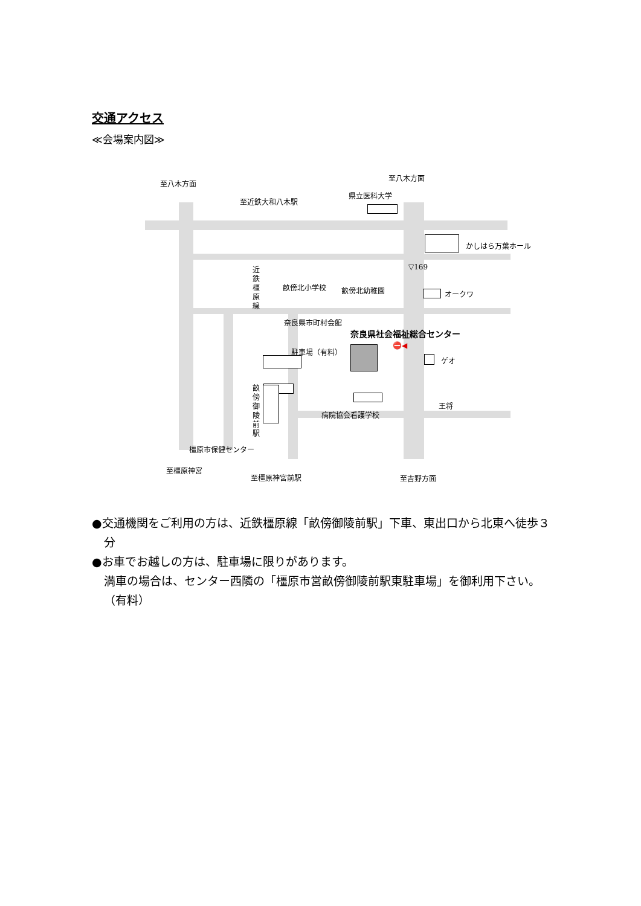交通アクセス
≪会場案内図≫
至八木方面
至八木方面
至近鉄大和八木駅
県立医科大学
かしはら万葉ホール
▽169
近鉄橿原線
畝傍北小学校 畝傍北幼稚園 オークワ
奈良県市町村会館
奈良県社会福祉総合センター
駐車場（有料）
⛔◀
ゲオ
王将
病院協会看護学校
畝傍御陵前駅
橿原市保健センター
至橿原神宮
至橿原神宮前駅 至吉野方面
●交通機関をご利用の方は、近鉄橿原線「畝傍御陵前駅」下車、東出口から北東へ徒歩３分
●お車でお越しの方は、駐車場に限りがあります。
満車の場合は、センター西隣の「橿原市営畝傍御陵前駅東駐車場」を御利用下さい。（有料）